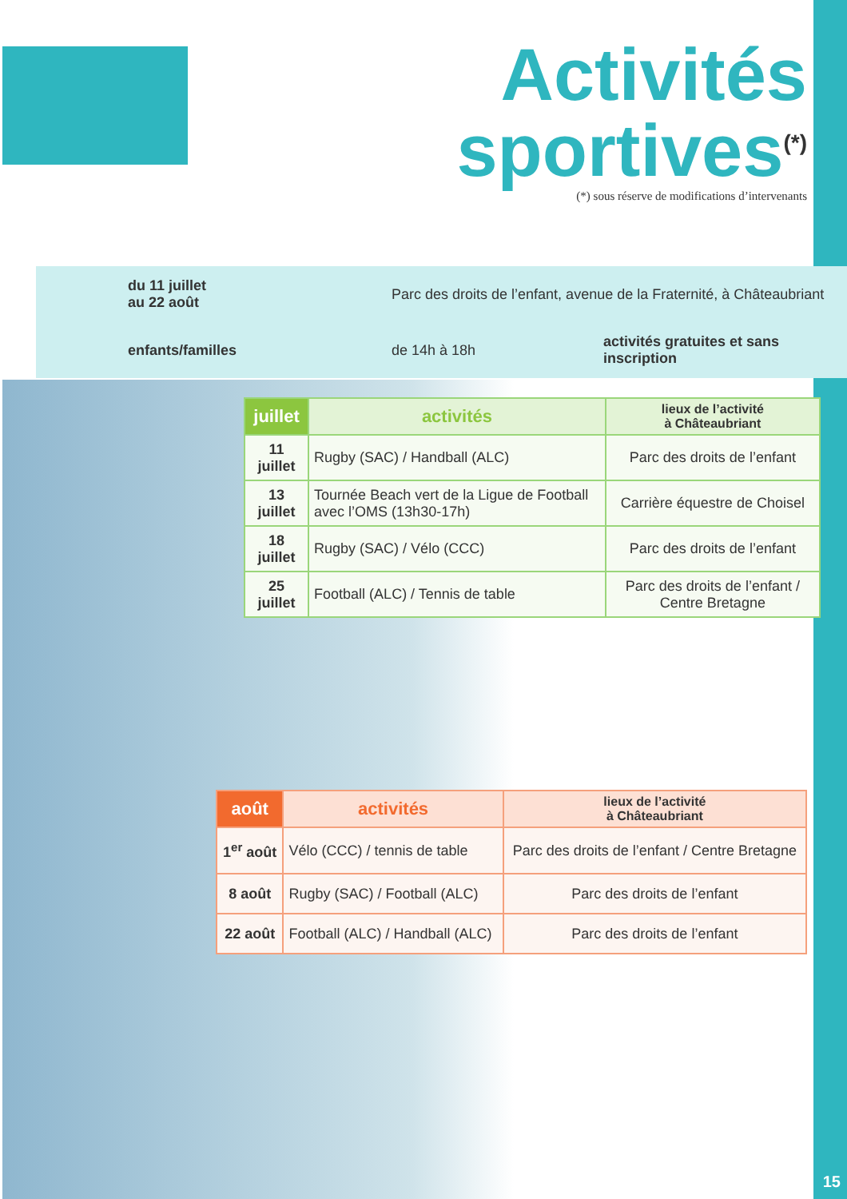Activités
sportives<sup>(*)</sup>
(*) sous réserve de modifications d’intervenants
du 11 juillet
au 22 août
Parc des droits de l’enfant, avenue de la Fraternité, à Châteaubriant
enfants/familles
de 14h à 18h
activités gratuites et sans inscription
| juillet | activités | lieux de l’activité à Châteaubriant |
| --- | --- | --- |
| 11 juillet | Rugby (SAC) / Handball (ALC) | Parc des droits de l’enfant |
| 13 juillet | Tournée Beach vert de la Ligue de Football avec l’OMS (13h30-17h) | Carrière équestre de Choisel |
| 18 juillet | Rugby (SAC) / Vélo (CCC) | Parc des droits de l’enfant |
| 25 juillet | Football (ALC) / Tennis de table | Parc des droits de l’enfant / Centre Bretagne |
| août | activités | lieux de l’activité à Châteaubriant |
| --- | --- | --- |
| 1<sup>er</sup> août | Vélo (CCC) / tennis de table | Parc des droits de l’enfant / Centre Bretagne |
| 8 août | Rugby (SAC) / Football (ALC) | Parc des droits de l’enfant |
| 22 août | Football (ALC) / Handball (ALC) | Parc des droits de l’enfant |
15